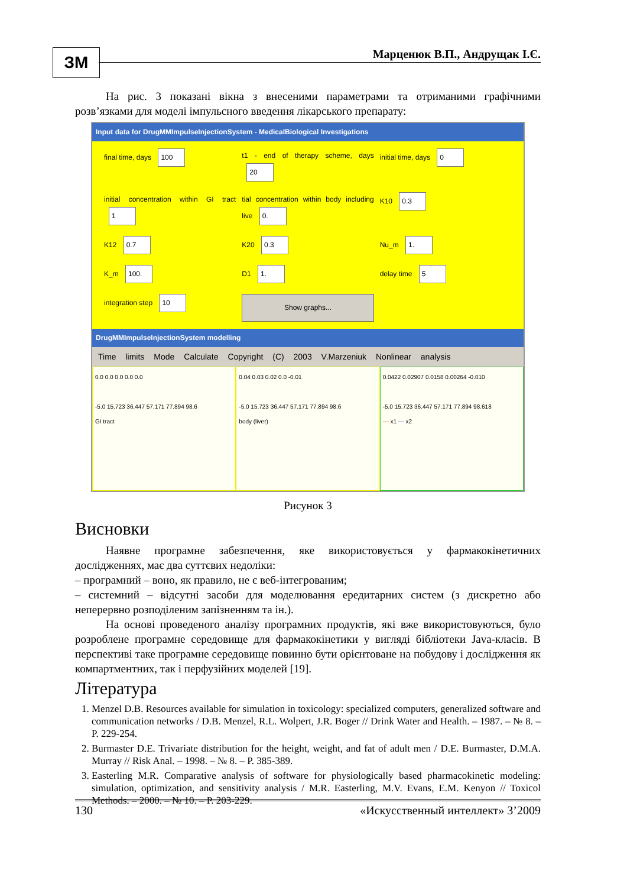ЗМ Марценюк В.П., Андрущак І.Є.
На рис. 3 показані вікна з внесеними параметрами та отриманими графічними розв’язками для моделі імпульсного введення лікарського препарату:
Input data for DrugMMImpulseInjectionSystem - MedicalBiological Investigations
final time, days 100
t1 - end of therapy scheme, days 20
initial time, days 0
initial concentration within GI tract 1
tial concentration within body including live 0.
K10 0.3
K12 0.7
K20 0.3
Nu_m 1.
K_m 100.
D1 1.
delay time 5
integration step 10
Show graphs...
DrugMMImpulseInjectionSystem modelling
Time limits Mode Calculate Copyright (C) 2003 V.Marzeniuk Nonlinear analysis
0.0 0.0 0.0 0.0 0.0
-5.0 15.723 36.447 57.171 77.894 98.6
GI tract
0.04 0.03 0.02 0.0 -0.01
-5.0 15.723 36.447 57.171 77.894 98.6
body (liver)
0.0422 0.02907 0.0158 0.00264 -0.010
-5.0 15.723 36.447 57.171 77.894 98.618
— x1 — x2
Рисунок 3
Висновки
Наявне програмне забезпечення, яке використовується у фармакокінетичних дослідженнях, має два суттєвих недоліки:
– програмний – воно, як правило, не є веб-інтегрованим;
– системний – відсутні засоби для моделювання ередитарних систем (з дискретно або неперервно розподіленим запізненням та ін.).
На основі проведеного аналізу програмних продуктів, які вже використовуються, було розроблене програмне середовище для фармакокінетики у вигляді бібліотеки Java-класів. В перспективі таке програмне середовище повинно бути орієнтоване на побудову і дослідження як компартментних, так і перфузійних моделей [19].
Література
1. Menzel D.B. Resources available for simulation in toxicology: specialized computers, generalized software and communication networks / D.B. Menzel, R.L. Wolpert, J.R. Boger // Drink Water and Health. – 1987. – № 8. – P. 229-254.
2. Burmaster D.E. Trivariate distribution for the height, weight, and fat of adult men / D.E. Burmaster, D.M.A. Murray // Risk Anal. – 1998. – № 8. – P. 385-389.
3. Easterling M.R. Comparative analysis of software for physiologically based pharmacokinetic modeling: simulation, optimization, and sensitivity analysis / M.R. Easterling, M.V. Evans, E.M. Kenyon // Toxicol Methods. – 2000. – № 10. – P. 203-229.
130 «Искусственный интеллект» 3’2009